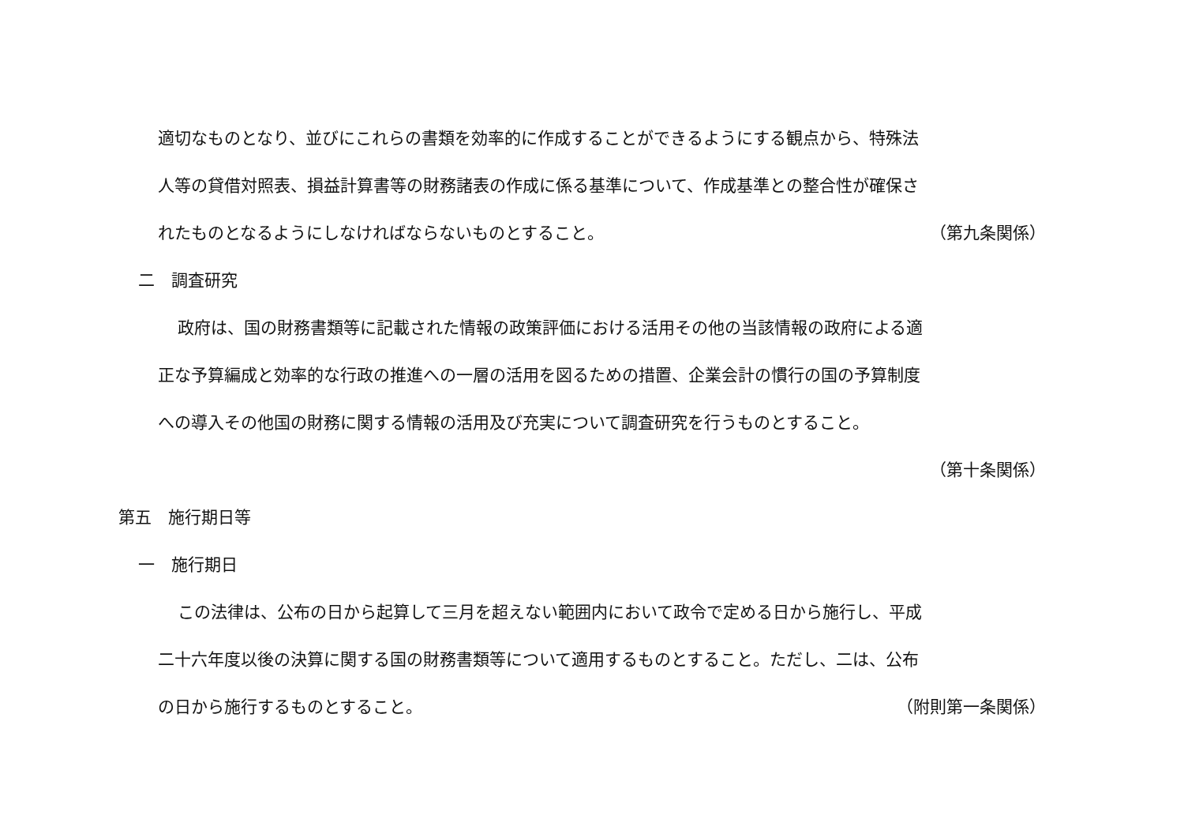適切なものとなり、並びにこれらの書類を効率的に作成することができるようにする観点から、特殊法
人等の貸借対照表、損益計算書等の財務諸表の作成に係る基準について、作成基準との整合性が確保さ
れたものとなるようにしなければならないものとすること。
（第九条関係）
二　調査研究
政府は、国の財務書類等に記載された情報の政策評価における活用その他の当該情報の政府による適
正な予算編成と効率的な行政の推進への一層の活用を図るための措置、企業会計の慣行の国の予算制度
への導入その他国の財務に関する情報の活用及び充実について調査研究を行うものとすること。
（第十条関係）
第五　施行期日等
一　施行期日
この法律は、公布の日から起算して三月を超えない範囲内において政令で定める日から施行し、平成
二十六年度以後の決算に関する国の財務書類等について適用するものとすること。ただし、二は、公布
の日から施行するものとすること。 （附則第一条関係）